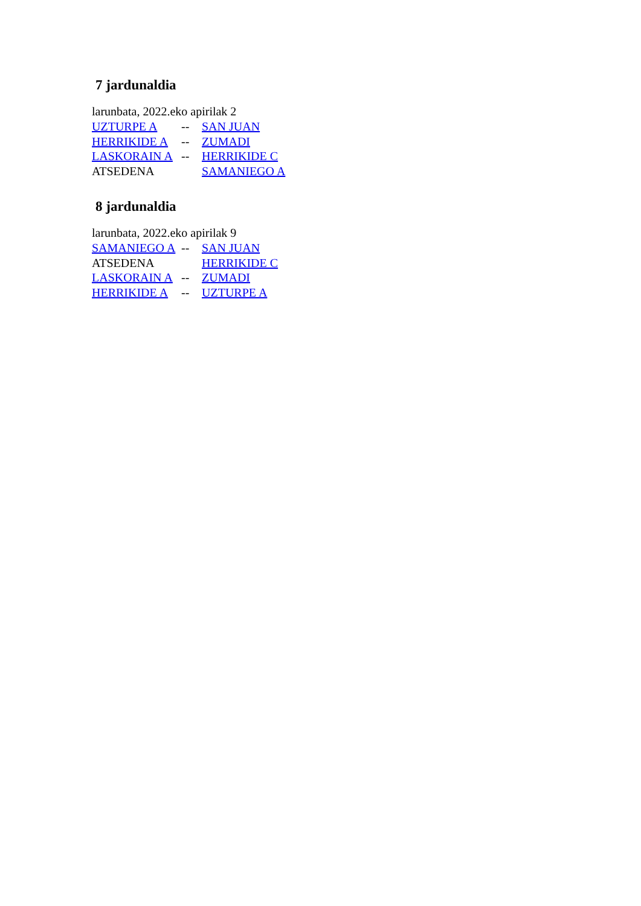7 jardunaldia
larunbata, 2022.eko apirilak 2
| UZTURPE A | -- | SAN JUAN |
| HERRIKIDE A | -- | ZUMADI |
| LASKORAIN A | -- | HERRIKIDE C |
| ATSEDENA | | SAMANIEGO A |
8 jardunaldia
larunbata, 2022.eko apirilak 9
| SAMANIEGO A | -- | SAN JUAN |
| ATSEDENA | | HERRIKIDE C |
| LASKORAIN A | -- | ZUMADI |
| HERRIKIDE A | -- | UZTURPE A |